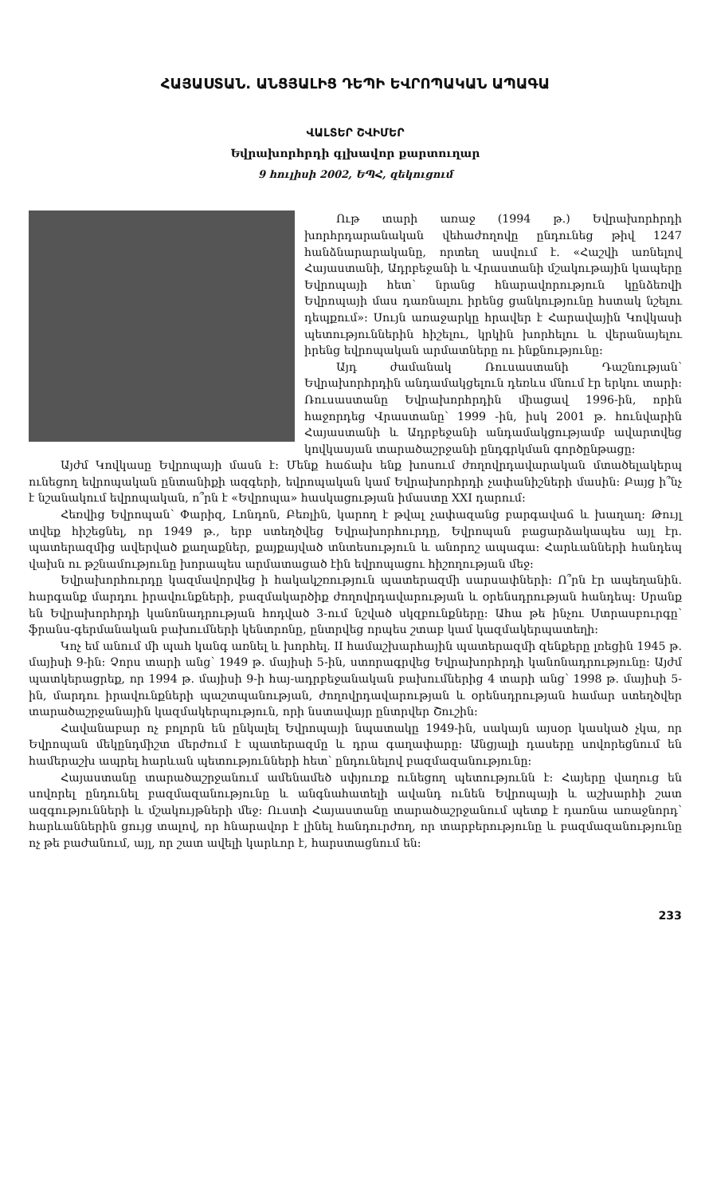ՀԱՅԱՍՏԱՆ. ԱՆՑՅԱԼԻՑ ԴԵՊԻ ԵՎՐՈՊԱԿԱՆ ԱՊԱԳԱ
ՎԱԼՏԵՐ ՇՎԻՄԵՐ
Եվրախորհրդի գլխավոր քարտուղար
9 հուլիսի 2002, ԵՊՀ, զեկուցում
Ութ տարի առաջ (1994 թ.) Եվրախորհրդի խորհրդարանական վեհաժողովը ընդունեց թիվ 1247 հանձնարարականը, որտեղ ասվում է. «Հաշվի առնելով Հայաստանի, Ադրբեջանի և Վրաստանի մշակութային կապերը Եվրոպայի հետ՝ նրանց հնարավորություն կընձեռվի Եվրոպայի մաս դառնալու իրենց ցանկությունը հստակ նշելու դեպքում»: Սույն առաջարկը հրավեր է Հարավային Կովկասի պետություններին հիշելու, կրկին խորհելու և վերանայելու իրենց եվրոպական արմատները ու ինքնությունը:
Այդ ժամանակ Ռուսաստանի Դաշնության՝ Եվրախորհրդին անդամակցելուն դեռևս մնում էր երկու տարի: Ռուսաստանը Եվրախորհրդին միացավ 1996-ին, որին հաջորդեց Վրաստանը՝ 1999 -ին, իսկ 2001 թ. հունվարին Հայաստանի և Ադրբեջանի անդամակցությամբ ավարտվեց կովկասյան տարածաշրջանի ընդգրկման գործընթացը:
Այժմ Կովկասը Եվրոպայի մասն է: Մենք հաճախ ենք խոսում ժողովրդավարական մտածելակերպ ունեցող եվրոպական ընտանիքի ազգերի, եվրոպական կամ Եվրախորհրդի չափանիշների մասին: Բայց ի՞նչ է նշանակում եվրոպական, ո՞րն է «Եվրոպա» հասկացության իմաստը XXI դարում:
Հեռվից Եվրոպան՝ Փարիզ, Լոնդոն, Բեռլին, կարող է թվալ չափազանց բարգավաճ և խաղաղ: Թույլ տվեք հիշեցնել, որ 1949 թ., երբ ստեղծվեց Եվրախորհուրդը, Եվրոպան բացարձակապես այլ էր. պատերազմից ավերված քաղաքներ, քայքայված տնտեսություն և անորոշ ապագա: Հարևանների հանդեպ վախն ու թշնամությունը խորապես արմատացած էին եվրոպացու հիշողության մեջ:
Եվրախորհուրդը կազմավորվեց ի հակակշռություն պատերազմի սարսափների: Ո՞րն էր ապեղանին. հարգանք մարդու իրավունքների, բազմակարծիք ժողովրդավարության և օրենսդրության հանդեպ: Սրանք են Եվրախորհրդի կանոնադրության հոդված 3-ում նշված սկզբունքները: Ահա թե ինչու Ստրասբուրգը՝ ֆրանս-գերմանական բախումների կենտրոնը, ընտրվեց որպես շտաբ կամ կազմակերպատեղի:
Կոչ եմ անում մի պահ կանգ առնել և խորհել. II համաշխարհային պատերազմի զենքերը լռեցին 1945 թ. մայիսի 9-ին: Չորս տարի անց՝ 1949 թ. մայիսի 5-ին, ստորագրվեց Եվրախորհրդի կանոնադրությունը: Այժմ պատկերացրեք, որ 1994 թ. մայիսի 9-ի հայ-ադրբեջանական բախումներից 4 տարի անց՝ 1998 թ. մայիսի 5-ին, մարդու իրավունքների պաշտպանության, ժողովրդավարության և օրենսդրության համար ստեղծվեր տարածաշրջանային կազմակերպություն, որի նստավայր ընտրվեր Շուշին:
Հավանաբար ոչ բոլորն են ընկալել Եվրոպայի նպատակը 1949-ին, սակայն այսօր կասկած չկա, որ Եվրոպան մեկընդմիշտ մերժում է պատերազմը և դրա գաղափարը: Անցյալի դասերը սովորեցնում են համերաշխ ապրել հարևան պետությունների հետ՝ ընդունելով բազմազանությունը:
Հայաստանը տարածաշրջանում ամենամեծ սփյուռք ունեցող պետությունն է: Հայերը վաղուց են սովորել ընդունել բազմազանությունը և անգնահատելի ավանդ ունեն Եվրոպայի և աշխարհի շատ ազգությունների և մշակույթների մեջ: Ուստի Հայաստանը տարածաշրջանում պետք է դառնա առաջնորդ՝ հարևաններին ցույց տալով, որ հնարավոր է լինել հանդուրժող, որ տարբերությունը և բազմազանությունը ոչ թե բաժանում, այլ, որ շատ ավելի կարևոր է, հարստացնում են:
233